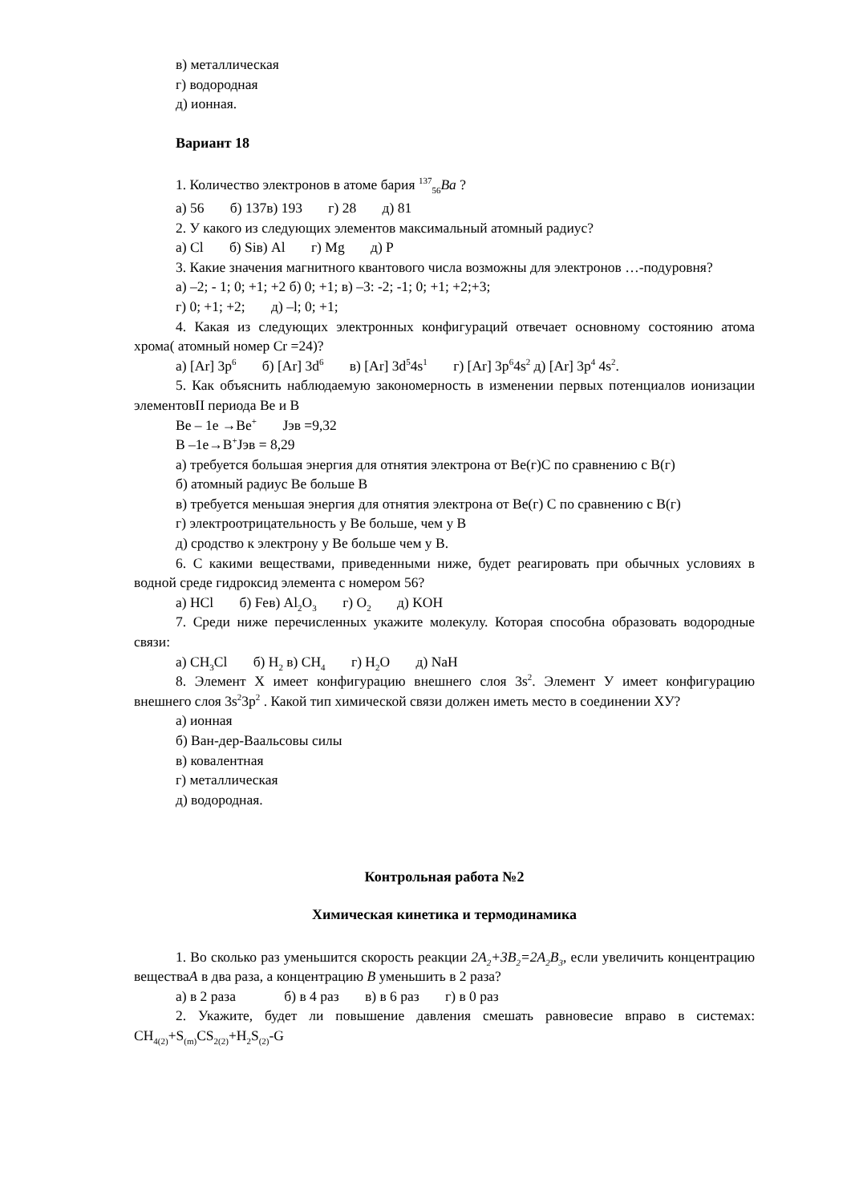в) металлическая
г) водородная
д) ионная.
Вариант 18
1. Количество электронов в атоме бария <sup>137</sup><sub>56</sub>Ba ?
а) 56 б) 137в) 193 г) 28 д) 81
2. У какого из следующих элементов максимальный атомный радиус?
а) Cl б) Siв) Al г) Mg д) P
3. Какие значения магнитного квантового числа возможны для электронов …-подуровня?
а) –2; - 1; 0; +1; +2 б) 0; +1; в) –3: -2; -1; 0; +1; +2;+3;
г) 0; +1; +2; д) –l; 0; +1;
4. Какая из следующих электронных конфигураций отвечает основному состоянию атома хрома( атомный номер Cr =24)?
а) [Ar] 3p<sup>6</sup> б) [Ar] 3d<sup>6</sup> в) [Ar] 3d<sup>5</sup>4s<sup>1</sup> г) [Ar] 3p<sup>6</sup>4s<sup>2</sup> д) [Ar] 3p<sup>4</sup> 4s<sup>2</sup>.
5. Как объяснить наблюдаемую закономерность в изменении первых потенциалов ионизации элементовII периода Be и B
Be – 1e →Be<sup>+</sup> Jэв =9,32
B –1e→B<sup>+</sup>Jэв = 8,29
а) требуется большая энергия для отнятия электрона от Be(г)С по сравнению с B(г)
б) атомный радиус Be больше B
в) требуется меньшая энергия для отнятия электрона от Be(г) С по сравнению с B(г)
г) электроотрицательность у Be больше, чем у B
д) сродство к электрону у Be больше чем у B.
6. С какими веществами, приведенными ниже, будет реагировать при обычных условиях в водной среде гидроксид элемента с номером 56?
а) HCl б) Feв) Al<sub>2</sub>O<sub>3</sub> г) O<sub>2</sub> д) KOH
7. Среди ниже перечисленных укажите молекулу. Которая способна образовать водородные связи:
а) CH<sub>3</sub>Cl б) H<sub>2</sub> в) CH<sub>4</sub> г) H<sub>2</sub>O д) NaH
8. Элемент Х имеет конфигурацию внешнего слоя 3s<sup>2</sup>. Элемент У имеет конфигурацию внешнего слоя 3s<sup>2</sup>3p<sup>2</sup> . Какой тип химической связи должен иметь место в соединении ХУ?
а) ионная
б) Ван-дер-Ваальсовы силы
в) ковалентная
г) металлическая
д) водородная.
Контрольная работа №2
Химическая кинетика и термодинамика
1. Во сколько раз уменьшится скорость реакции 2A<sub>2</sub>+3B<sub>2</sub>=2A<sub>2</sub>B<sub>3</sub>, если увеличить концентрацию веществаA в два раза, а концентрацию B уменьшить в 2 раза?
а) в 2 раза б) в 4 раз в) в 6 раз г) в 0 раз
2. Укажите, будет ли повышение давления смешать равновесие вправо в системах: CH<sub>4(2)</sub>+S<sub>(m)</sub>CS<sub>2(2)</sub>+H<sub>2</sub>S<sub>(2)</sub>-G